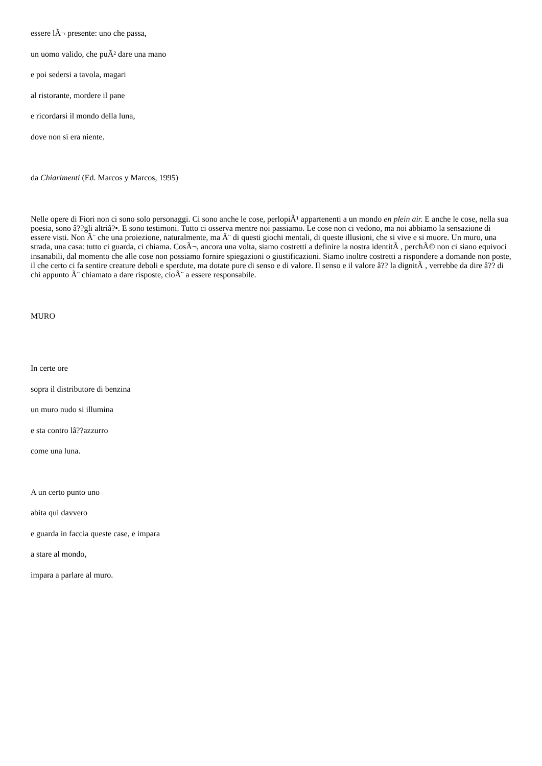essere lÃ¬ presente: uno che passa,
un uomo valido, che puÃ² dare una mano
e poi sedersi a tavola, magari
al ristorante, mordere il pane
e ricordarsi il mondo della luna,
dove non si era niente.
da Chiarimenti (Ed. Marcos y Marcos, 1995)
Nelle opere di Fiori non ci sono solo personaggi. Ci sono anche le cose, perlopiÃ¹ appartenenti a un mondo en plein air. E anche le cose, nella sua poesia, sono â??gli altriâ?•. E sono testimoni. Tutto ci osserva mentre noi passiamo. Le cose non ci vedono, ma noi abbiamo la sensazione di essere visti. Non Ã¨ che una proiezione, naturalmente, ma Ã¨ di questi giochi mentali, di queste illusioni, che si vive e si muore. Un muro, una strada, una casa: tutto ci guarda, ci chiama. CosÃ¬, ancora una volta, siamo costretti a definire la nostra identitÃ , perchÃ© non ci siano equivoci insanabili, dal momento che alle cose non possiamo fornire spiegazioni o giustificazioni. Siamo inoltre costretti a rispondere a domande non poste, il che certo ci fa sentire creature deboli e sperdute, ma dotate pure di senso e di valore. Il senso e il valore â?? la dignitÃ , verrebbe da dire â?? di chi appunto Ã¨ chiamato a dare risposte, cioÃ¨ a essere responsabile.
MURO
In certe ore
sopra il distributore di benzina
un muro nudo si illumina
e sta contro lâ??azzurro
come una luna.
A un certo punto uno
abita qui davvero
e guarda in faccia queste case, e impara
a stare al mondo,
impara a parlare al muro.